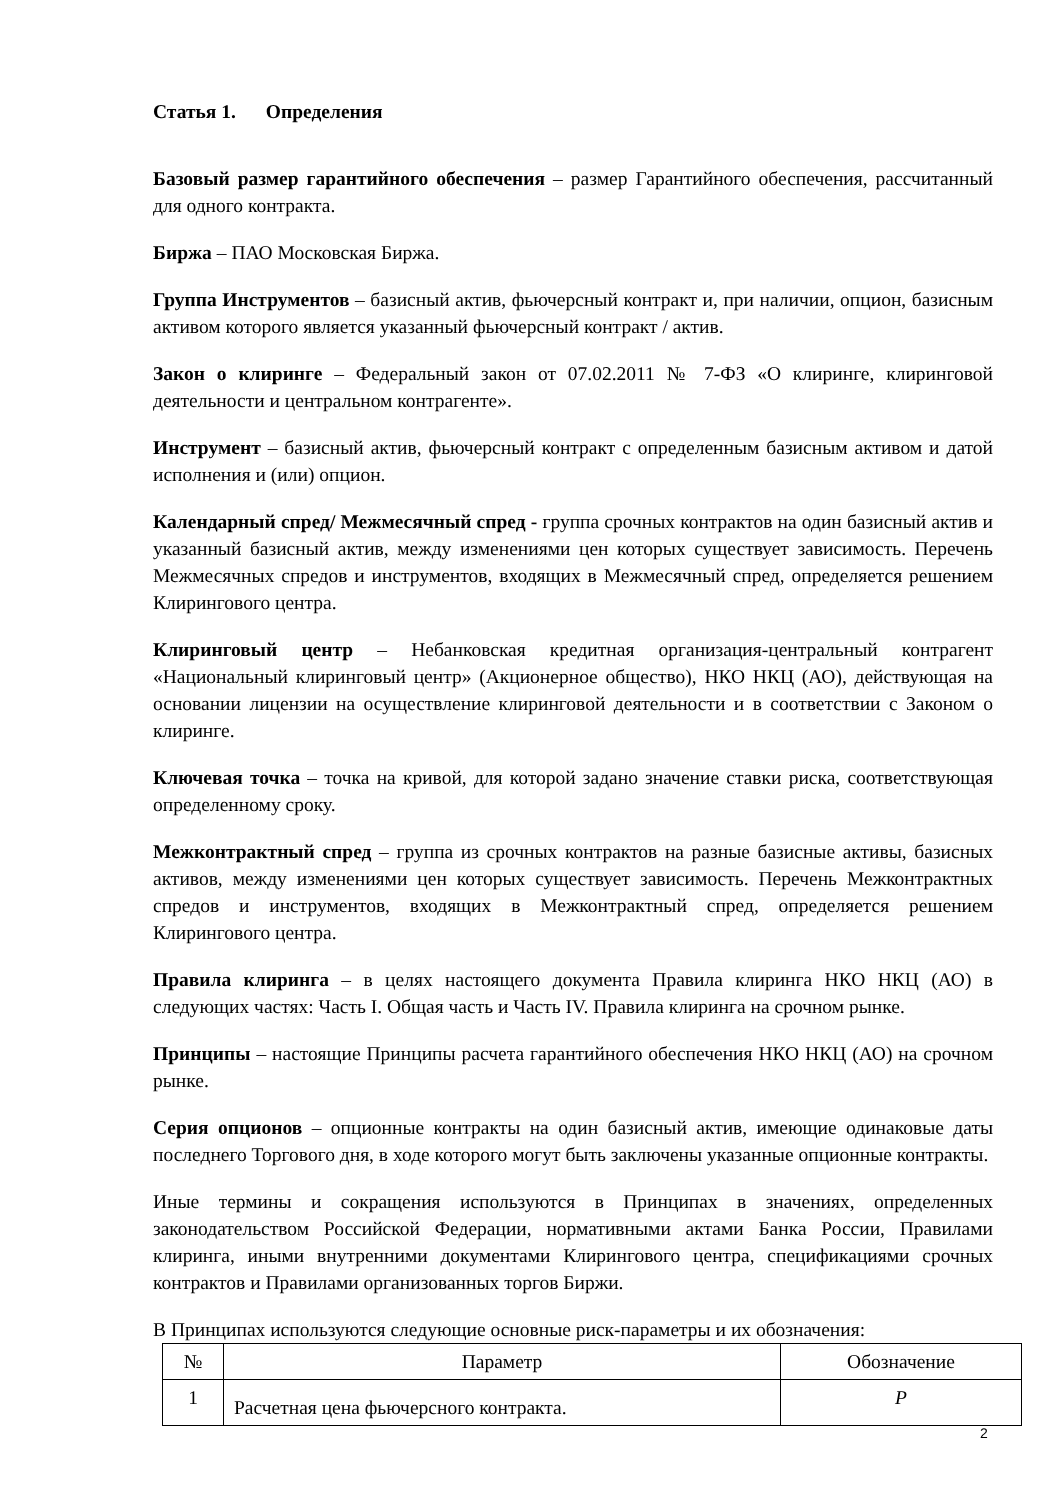Статья 1. Определения
Базовый размер гарантийного обеспечения – размер Гарантийного обеспечения, рассчитанный для одного контракта.
Биржа – ПАО Московская Биржа.
Группа Инструментов – базисный актив, фьючерсный контракт и, при наличии, опцион, базисным активом которого является указанный фьючерсный контракт / актив.
Закон о клиринге – Федеральный закон от 07.02.2011 № 7-ФЗ «О клиринге, клиринговой деятельности и центральном контрагенте».
Инструмент – базисный актив, фьючерсный контракт с определенным базисным активом и датой исполнения и (или) опцион.
Календарный спред/ Межмесячный спред - группа срочных контрактов на один базисный актив и указанный базисный актив, между изменениями цен которых существует зависимость. Перечень Межмесячных спредов и инструментов, входящих в Межмесячный спред, определяется решением Клирингового центра.
Клиринговый центр – Небанковская кредитная организация-центральный контрагент «Национальный клиринговый центр» (Акционерное общество), НКО НКЦ (АО), действующая на основании лицензии на осуществление клиринговой деятельности и в соответствии с Законом о клиринге.
Ключевая точка – точка на кривой, для которой задано значение ставки риска, соответствующая определенному сроку.
Межконтрактный спред – группа из срочных контрактов на разные базисные активы, базисных активов, между изменениями цен которых существует зависимость. Перечень Межконтрактных спредов и инструментов, входящих в Межконтрактный спред, определяется решением Клирингового центра.
Правила клиринга – в целях настоящего документа Правила клиринга НКО НКЦ (АО) в следующих частях: Часть I. Общая часть и Часть IV. Правила клиринга на срочном рынке.
Принципы – настоящие Принципы расчета гарантийного обеспечения НКО НКЦ (АО) на срочном рынке.
Серия опционов – опционные контракты на один базисный актив, имеющие одинаковые даты последнего Торгового дня, в ходе которого могут быть заключены указанные опционные контракты.
Иные термины и сокращения используются в Принципах в значениях, определенных законодательством Российской Федерации, нормативными актами Банка России, Правилами клиринга, иными внутренними документами Клирингового центра, спецификациями срочных контрактов и Правилами организованных торгов Биржи.
В Принципах используются следующие основные риск-параметры и их обозначения:
| № | Параметр | Обозначение |
| 1 | Расчетная цена фьючерсного контракта. | P |
2